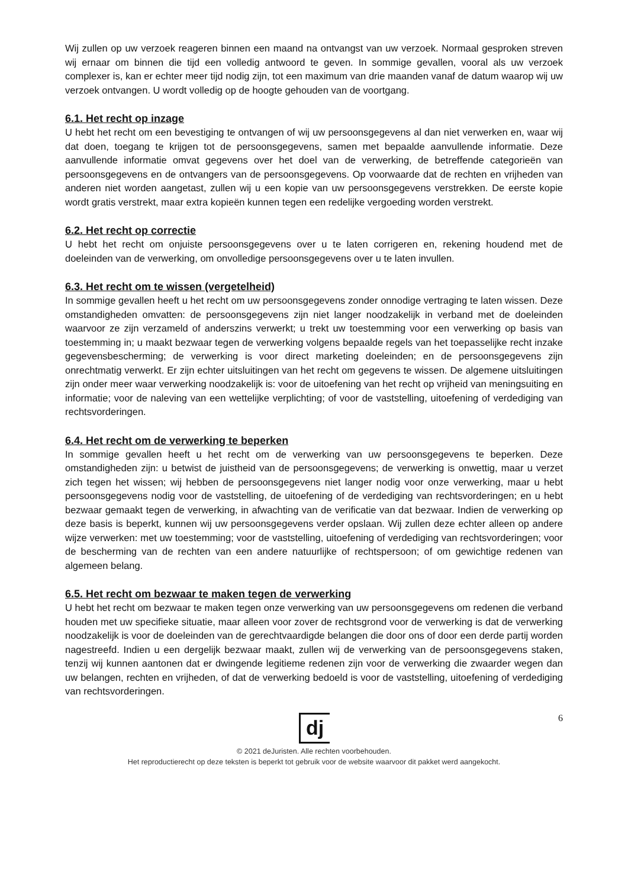Wij zullen op uw verzoek reageren binnen een maand na ontvangst van uw verzoek. Normaal gesproken streven wij ernaar om binnen die tijd een volledig antwoord te geven. In sommige gevallen, vooral als uw verzoek complexer is, kan er echter meer tijd nodig zijn, tot een maximum van drie maanden vanaf de datum waarop wij uw verzoek ontvangen. U wordt volledig op de hoogte gehouden van de voortgang.
6.1. Het recht op inzage
U hebt het recht om een bevestiging te ontvangen of wij uw persoonsgegevens al dan niet verwerken en, waar wij dat doen, toegang te krijgen tot de persoonsgegevens, samen met bepaalde aanvullende informatie. Deze aanvullende informatie omvat gegevens over het doel van de verwerking, de betreffende categorieën van persoonsgegevens en de ontvangers van de persoonsgegevens. Op voorwaarde dat de rechten en vrijheden van anderen niet worden aangetast, zullen wij u een kopie van uw persoonsgegevens verstrekken. De eerste kopie wordt gratis verstrekt, maar extra kopieën kunnen tegen een redelijke vergoeding worden verstrekt.
6.2. Het recht op correctie
U hebt het recht om onjuiste persoonsgegevens over u te laten corrigeren en, rekening houdend met de doeleinden van de verwerking, om onvolledige persoonsgegevens over u te laten invullen.
6.3. Het recht om te wissen (vergetelheid)
In sommige gevallen heeft u het recht om uw persoonsgegevens zonder onnodige vertraging te laten wissen. Deze omstandigheden omvatten: de persoonsgegevens zijn niet langer noodzakelijk in verband met de doeleinden waarvoor ze zijn verzameld of anderszins verwerkt; u trekt uw toestemming voor een verwerking op basis van toestemming in; u maakt bezwaar tegen de verwerking volgens bepaalde regels van het toepasselijke recht inzake gegevensbescherming; de verwerking is voor direct marketing doeleinden; en de persoonsgegevens zijn onrechtmatig verwerkt. Er zijn echter uitsluitingen van het recht om gegevens te wissen. De algemene uitsluitingen zijn onder meer waar verwerking noodzakelijk is: voor de uitoefening van het recht op vrijheid van meningsuiting en informatie; voor de naleving van een wettelijke verplichting; of voor de vaststelling, uitoefening of verdediging van rechtsvorderingen.
6.4. Het recht om de verwerking te beperken
In sommige gevallen heeft u het recht om de verwerking van uw persoonsgegevens te beperken. Deze omstandigheden zijn: u betwist de juistheid van de persoonsgegevens; de verwerking is onwettig, maar u verzet zich tegen het wissen; wij hebben de persoonsgegevens niet langer nodig voor onze verwerking, maar u hebt persoonsgegevens nodig voor de vaststelling, de uitoefening of de verdediging van rechtsvorderingen; en u hebt bezwaar gemaakt tegen de verwerking, in afwachting van de verificatie van dat bezwaar. Indien de verwerking op deze basis is beperkt, kunnen wij uw persoonsgegevens verder opslaan. Wij zullen deze echter alleen op andere wijze verwerken: met uw toestemming; voor de vaststelling, uitoefening of verdediging van rechtsvorderingen; voor de bescherming van de rechten van een andere natuurlijke of rechtspersoon; of om gewichtige redenen van algemeen belang.
6.5. Het recht om bezwaar te maken tegen de verwerking
U hebt het recht om bezwaar te maken tegen onze verwerking van uw persoonsgegevens om redenen die verband houden met uw specifieke situatie, maar alleen voor zover de rechtsgrond voor de verwerking is dat de verwerking noodzakelijk is voor de doeleinden van de gerechtvaardigde belangen die door ons of door een derde partij worden nagestreefd. Indien u een dergelijk bezwaar maakt, zullen wij de verwerking van de persoonsgegevens staken, tenzij wij kunnen aantonen dat er dwingende legitieme redenen zijn voor de verwerking die zwaarder wegen dan uw belangen, rechten en vrijheden, of dat de verwerking bedoeld is voor de vaststelling, uitoefening of verdediging van rechtsvorderingen.
6
dj
© 2021 deJuristen. Alle rechten voorbehouden.
Het reproductierecht op deze teksten is beperkt tot gebruik voor de website waarvoor dit pakket werd aangekocht.